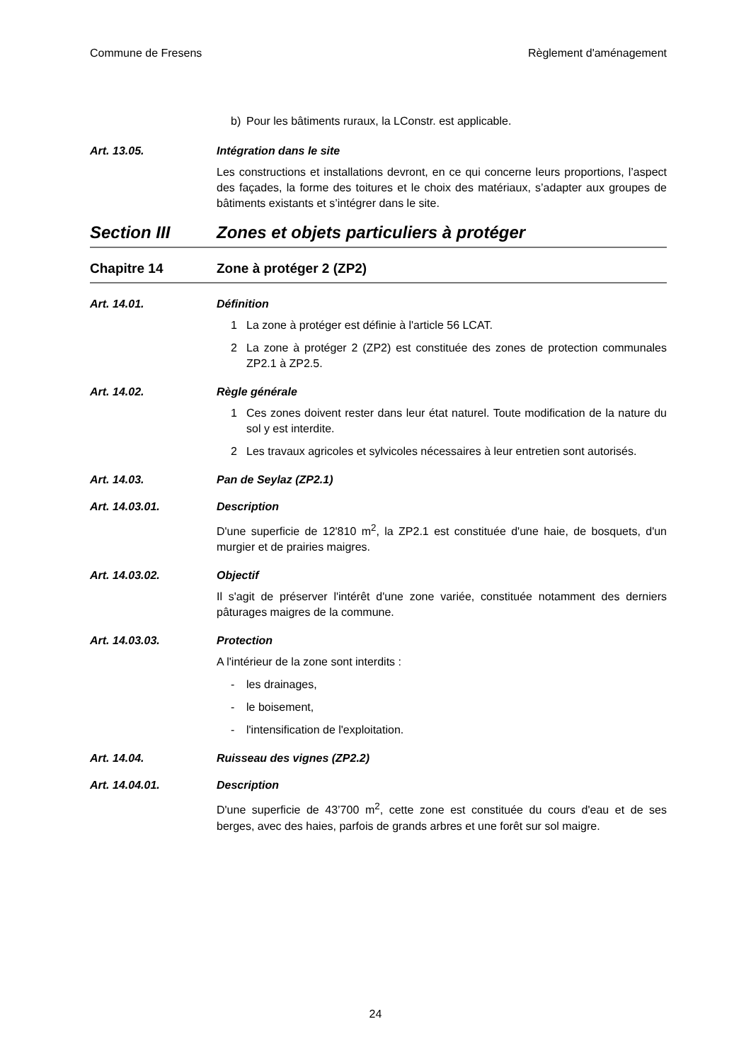Commune de Fresens Règlement d'aménagement
b) Pour les bâtiments ruraux, la LConstr. est applicable.
Art. 13.05. Intégration dans le site
Les constructions et installations devront, en ce qui concerne leurs proportions, l’aspect des façades, la forme des toitures et le choix des matériaux, s’adapter aux groupes de bâtiments existants et s’intégrer dans le site.
Section III Zones et objets particuliers à protéger
Chapitre 14 Zone à protéger 2 (ZP2)
Art. 14.01. Définition
1 La zone à protéger est définie à l'article 56 LCAT.
2 La zone à protéger 2 (ZP2) est constituée des zones de protection communales ZP2.1 à ZP2.5.
Art. 14.02. Règle générale
1 Ces zones doivent rester dans leur état naturel. Toute modification de la nature du sol y est interdite.
2 Les travaux agricoles et sylvicoles nécessaires à leur entretien sont autorisés.
Art. 14.03. Pan de Seylaz (ZP2.1)
Art. 14.03.01. Description
D'une superficie de 12'810 m<sup>2</sup>, la ZP2.1 est constituée d'une haie, de bosquets, d'un murgier et de prairies maigres.
Art. 14.03.02. Objectif
Il s'agit de préserver l'intérêt d'une zone variée, constituée notamment des derniers pâturages maigres de la commune.
Art. 14.03.03. Protection
A l'intérieur de la zone sont interdits :
- les drainages,
- le boisement,
- l'intensification de l'exploitation.
Art. 14.04. Ruisseau des vignes (ZP2.2)
Art. 14.04.01. Description
D'une superficie de 43’700 m<sup>2</sup>, cette zone est constituée du cours d'eau et de ses berges, avec des haies, parfois de grands arbres et une forêt sur sol maigre.
24